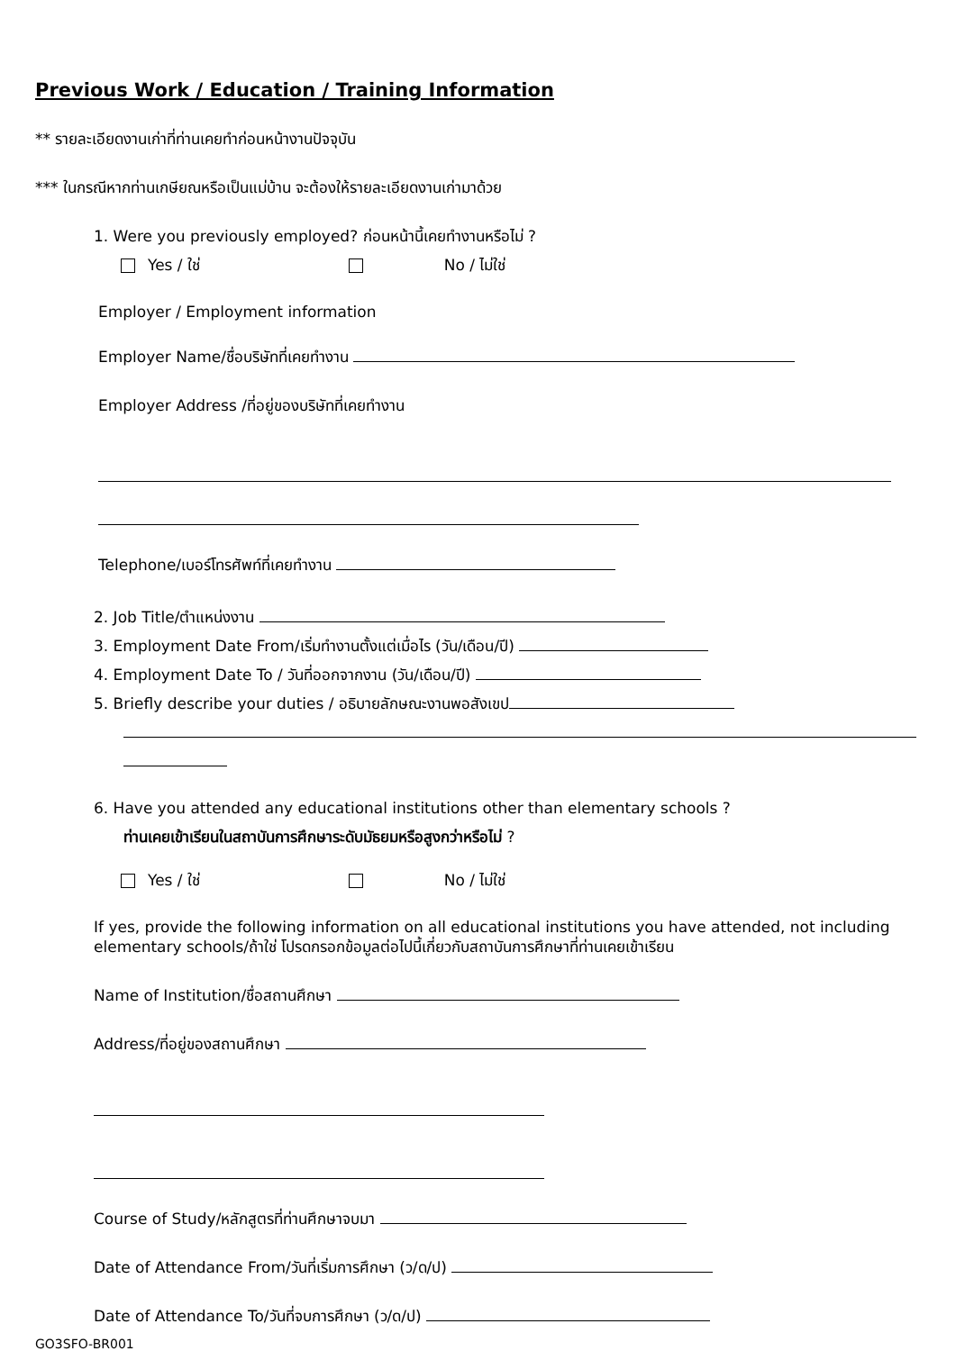Previous Work / Education / Training Information
** รายละเอียดงานเก่าที่ท่านเคยทำก่อนหน้างานปัจจุบัน
*** ในกรณีหากท่านเกษียณหรือเป็นแม่บ้าน จะต้องให้รายละเอียดงานเก่ามาด้วย
1. Were you previously employed? ก่อนหน้านี้เคยทำงานหรือไม่ ?
Yes / ใช่ No / ไม่ใช่
Employer / Employment information
Employer Name/ชื่อบริษัทที่เคยทำงาน
Employer Address /ที่อยู่ของบริษัทที่เคยทำงาน
Telephone/เบอร์โทรศัพท์ที่เคยทำงาน
2. Job Title/ตำแหน่งงาน
3. Employment Date From/เริ่มทำงานตั้งแต่เมื่อไร (วัน/เดือน/ปี)
4. Employment Date To / วันที่ออกจากงาน (วัน/เดือน/ปี)
5. Briefly describe your duties / อธิบายลักษณะงานพอสังเขป
6. Have you attended any educational institutions other than elementary schools ?
ท่านเคยเข้าเรียนในสถาบันการศึกษาระดับมัธยมหรือสูงกว่าหรือไม่ ?
Yes / ใช่ No / ไม่ใช่
If yes, provide the following information on all educational institutions you have attended, not including elementary schools/ถ้าใช่ โปรดกรอกข้อมูลต่อไปนี้เกี่ยวกับสถาบันการศึกษาที่ท่านเคยเข้าเรียน
Name of Institution/ชื่อสถานศึกษา
Address/ที่อยู่ของสถานศึกษา
Course of Study/หลักสูตรที่ท่านศึกษาจบมา
Date of Attendance From/วันที่เริ่มการศึกษา (ว/ด/ป)
Date of Attendance To/วันที่จบการศึกษา (ว/ด/ป)
GO3SFO-BR001